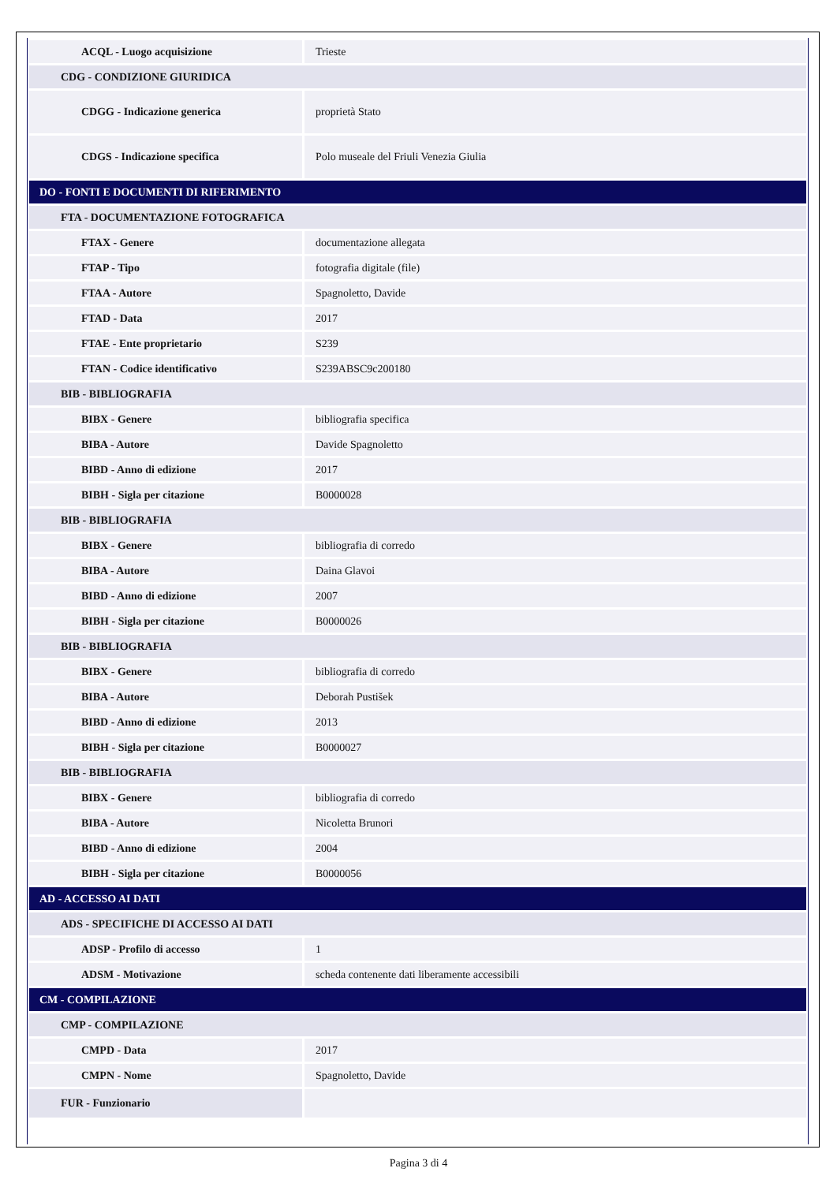| ACQL - Luogo acquisizione | Trieste |
| CDG - CONDIZIONE GIURIDICA | |
| CDGG - Indicazione generica | proprietà Stato |
| CDGS - Indicazione specifica | Polo museale del Friuli Venezia Giulia |
| DO - FONTI E DOCUMENTI DI RIFERIMENTO | |
| FTA - DOCUMENTAZIONE FOTOGRAFICA | |
| FTAX - Genere | documentazione allegata |
| FTAP - Tipo | fotografia digitale (file) |
| FTAA - Autore | Spagnoletto, Davide |
| FTAD - Data | 2017 |
| FTAE - Ente proprietario | S239 |
| FTAN - Codice identificativo | S239ABSC9c200180 |
| BIB - BIBLIOGRAFIA | |
| BIBX - Genere | bibliografia specifica |
| BIBA - Autore | Davide Spagnoletto |
| BIBD - Anno di edizione | 2017 |
| BIBH - Sigla per citazione | B0000028 |
| BIB - BIBLIOGRAFIA | |
| BIBX - Genere | bibliografia di corredo |
| BIBA - Autore | Daina Glavoi |
| BIBD - Anno di edizione | 2007 |
| BIBH - Sigla per citazione | B0000026 |
| BIB - BIBLIOGRAFIA | |
| BIBX - Genere | bibliografia di corredo |
| BIBA - Autore | Deborah Pustišek |
| BIBD - Anno di edizione | 2013 |
| BIBH - Sigla per citazione | B0000027 |
| BIB - BIBLIOGRAFIA | |
| BIBX - Genere | bibliografia di corredo |
| BIBA - Autore | Nicoletta Brunori |
| BIBD - Anno di edizione | 2004 |
| BIBH - Sigla per citazione | B0000056 |
| AD - ACCESSO AI DATI | |
| ADS - SPECIFICHE DI ACCESSO AI DATI | |
| ADSP - Profilo di accesso | 1 |
| ADSM - Motivazione | scheda contenente dati liberamente accessibili |
| CM - COMPILAZIONE | |
| CMP - COMPILAZIONE | |
| CMPD - Data | 2017 |
| CMPN - Nome | Spagnoletto, Davide |
| FUR - Funzionario | |
Pagina 3 di 4